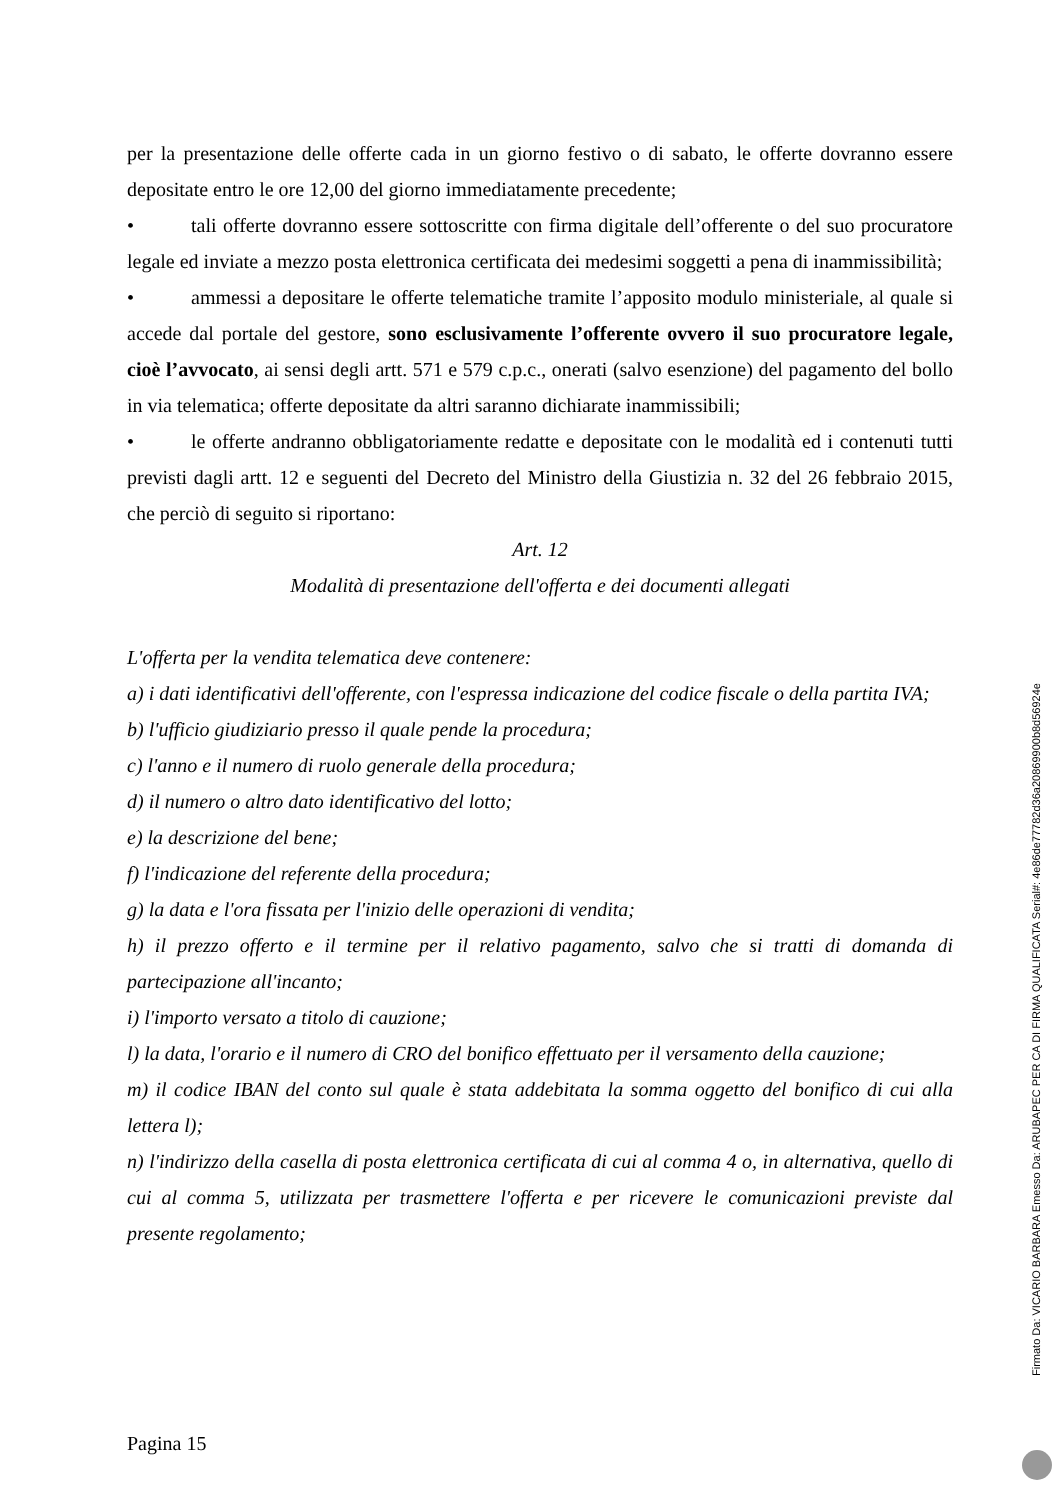per la presentazione delle offerte cada in un giorno festivo o di sabato, le offerte dovranno essere depositate entro le ore 12,00 del giorno immediatamente precedente;
• tali offerte dovranno essere sottoscritte con firma digitale dell’offerente o del suo procuratore legale ed inviate a mezzo posta elettronica certificata dei medesimi soggetti a pena di inammissibilità;
• ammessi a depositare le offerte telematiche tramite l’apposito modulo ministeriale, al quale si accede dal portale del gestore, sono esclusivamente l’offerente ovvero il suo procuratore legale, cioè l’avvocato, ai sensi degli artt. 571 e 579 c.p.c., onerati (salvo esenzione) del pagamento del bollo in via telematica; offerte depositate da altri saranno dichiarate inammissibili;
• le offerte andranno obbligatoriamente redatte e depositate con le modalità ed i contenuti tutti previsti dagli artt. 12 e seguenti del Decreto del Ministro della Giustizia n. 32 del 26 febbraio 2015, che perciò di seguito si riportano:
Art. 12
Modalità di presentazione dell'offerta e dei documenti allegati
L'offerta per la vendita telematica deve contenere:
a) i dati identificativi dell'offerente, con l'espressa indicazione del codice fiscale o della partita IVA;
b) l'ufficio giudiziario presso il quale pende la procedura;
c) l'anno e il numero di ruolo generale della procedura;
d) il numero o altro dato identificativo del lotto;
e) la descrizione del bene;
f) l'indicazione del referente della procedura;
g) la data e l'ora fissata per l'inizio delle operazioni di vendita;
h) il prezzo offerto e il termine per il relativo pagamento, salvo che si tratti di domanda di partecipazione all'incanto;
i) l'importo versato a titolo di cauzione;
l) la data, l'orario e il numero di CRO del bonifico effettuato per il versamento della cauzione;
m) il codice IBAN del conto sul quale è stata addebitata la somma oggetto del bonifico di cui alla lettera l);
n) l'indirizzo della casella di posta elettronica certificata di cui al comma 4 o, in alternativa, quello di cui al comma 5, utilizzata per trasmettere l'offerta e per ricevere le comunicazioni previste dal presente regolamento;
Pagina 15
Firmato Da: VICARIO BARBARA Emesso Da: ARUBAPEC PER CA DI FIRMA QUALIFICATA Serial#: 4e86de77782d36a20869900b8d56924e